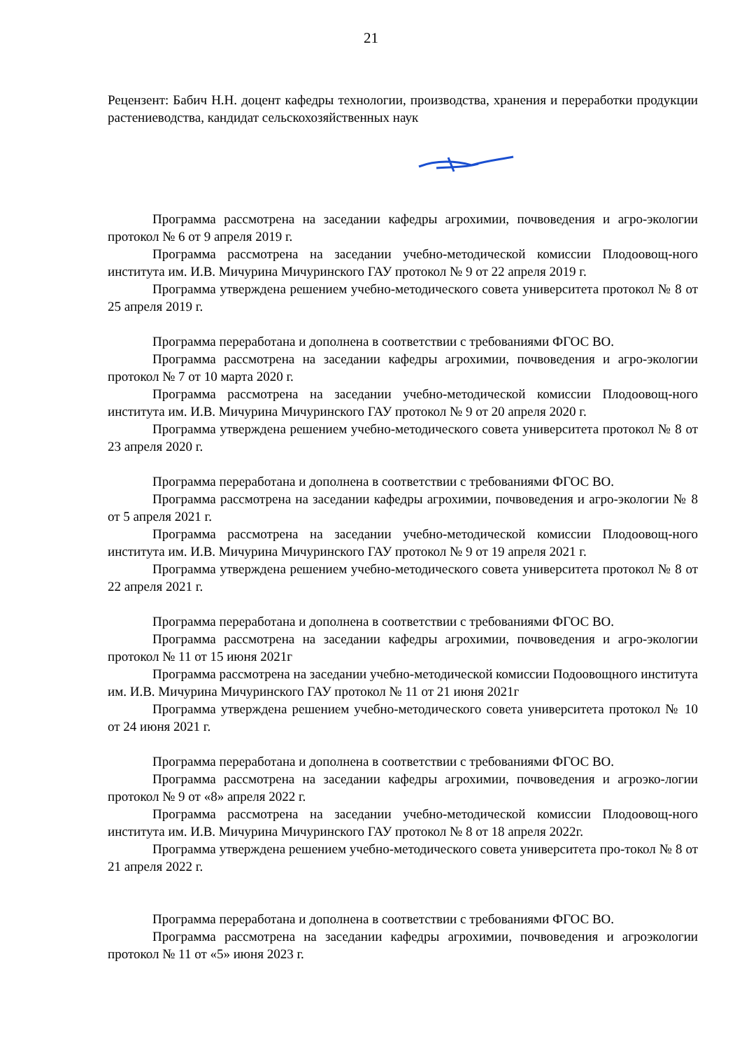21
Рецензент: Бабич Н.Н. доцент кафедры технологии, производства, хранения и переработки продукции растениеводства, кандидат сельскохозяйственных наук
Программа рассмотрена на заседании кафедры агрохимии, почвоведения и агро-экологии протокол № 6 от 9 апреля 2019 г.
Программа рассмотрена на заседании учебно-методической комиссии Плодоовощ-ного института им. И.В. Мичурина Мичуринского ГАУ протокол № 9 от 22 апреля 2019 г.
Программа утверждена решением учебно-методического совета университета протокол № 8 от 25 апреля 2019 г.
Программа переработана и дополнена в соответствии с требованиями ФГОС ВО.
Программа рассмотрена на заседании кафедры агрохимии, почвоведения и агро-экологии протокол № 7 от 10 марта 2020 г.
Программа рассмотрена на заседании учебно-методической комиссии Плодоовощ-ного института им. И.В. Мичурина Мичуринского ГАУ протокол № 9 от 20 апреля 2020 г.
Программа утверждена решением учебно-методического совета университета протокол № 8 от 23 апреля 2020 г.
Программа переработана и дополнена в соответствии с требованиями ФГОС ВО.
Программа рассмотрена на заседании кафедры агрохимии, почвоведения и агро-экологии № 8 от 5 апреля 2021 г.
Программа рассмотрена на заседании учебно-методической комиссии Плодоовощ-ного института им. И.В. Мичурина Мичуринского ГАУ протокол № 9 от 19 апреля 2021 г.
Программа утверждена решением учебно-методического совета университета протокол № 8 от 22 апреля 2021 г.
Программа переработана и дополнена в соответствии с требованиями ФГОС ВО.
Программа рассмотрена на заседании кафедры агрохимии, почвоведения и агро-экологии протокол № 11 от 15 июня 2021г
Программа рассмотрена на заседании учебно-методической комиссии Подоовощного института им. И.В. Мичурина Мичуринского ГАУ протокол № 11 от 21 июня 2021г
Программа утверждена решением учебно-методического совета университета протокол № 10 от 24 июня 2021 г.
Программа переработана и дополнена в соответствии с требованиями ФГОС ВО.
Программа рассмотрена на заседании кафедры агрохимии, почвоведения и агроэко-логии протокол № 9 от «8» апреля 2022 г.
Программа рассмотрена на заседании учебно-методической комиссии Плодоовощ-ного института им. И.В. Мичурина Мичуринского ГАУ протокол № 8 от 18 апреля 2022г.
Программа утверждена решением учебно-методического совета университета про-токол № 8 от 21 апреля 2022 г.
Программа переработана и дополнена в соответствии с требованиями ФГОС ВО.
Программа рассмотрена на заседании кафедры агрохимии, почвоведения и агроэкологии протокол № 11 от «5» июня 2023 г.